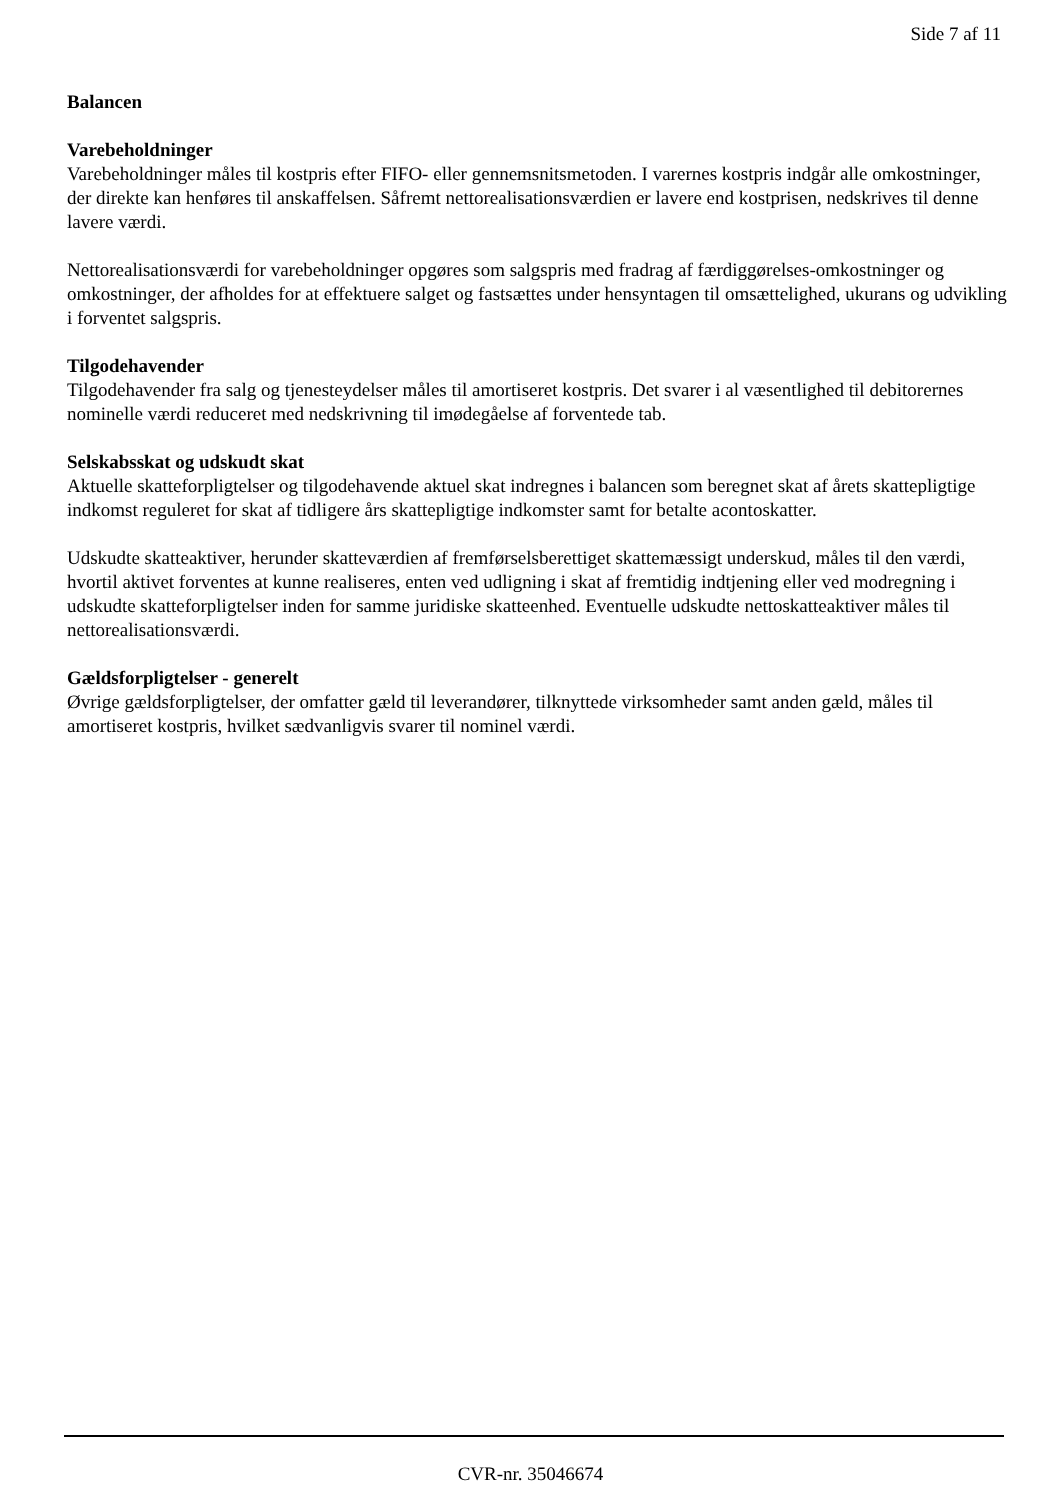Side 7 af 11
Balancen
Varebeholdninger
Varebeholdninger måles til kostpris efter FIFO- eller gennemsnitsmetoden. I varernes kostpris indgår alle omkostninger, der direkte kan henføres til anskaffelsen. Såfremt nettorealisationsværdien er lavere end kostprisen, nedskrives til denne lavere værdi.
Nettorealisationsværdi for varebeholdninger opgøres som salgspris med fradrag af færdiggørelses-omkostninger og omkostninger, der afholdes for at effektuere salget og fastsættes under hensyntagen til omsættelighed, ukurans og udvikling i forventet salgspris.
Tilgodehavender
Tilgodehavender fra salg og tjenesteydelser måles til amortiseret kostpris. Det svarer i al væsentlighed til debitorernes nominelle værdi reduceret med nedskrivning til imødegåelse af forventede tab.
Selskabsskat og udskudt skat
Aktuelle skatteforpligtelser og tilgodehavende aktuel skat indregnes i balancen som beregnet skat af årets skattepligtige indkomst reguleret for skat af tidligere års skattepligtige indkomster samt for betalte acontoskatter.
Udskudte skatteaktiver, herunder skatteværdien af fremførselsberettiget skattemæssigt underskud, måles til den værdi, hvortil aktivet forventes at kunne realiseres, enten ved udligning i skat af fremtidig indtjening eller ved modregning i udskudte skatteforpligtelser inden for samme juridiske skatteenhed. Eventuelle udskudte nettoskatteaktiver måles til nettorealisationsværdi.
Gældsforpligtelser - generelt
Øvrige gældsforpligtelser, der omfatter gæld til leverandører, tilknyttede virksomheder samt anden gæld, måles til amortiseret kostpris, hvilket sædvanligvis svarer til nominel værdi.
CVR-nr. 35046674